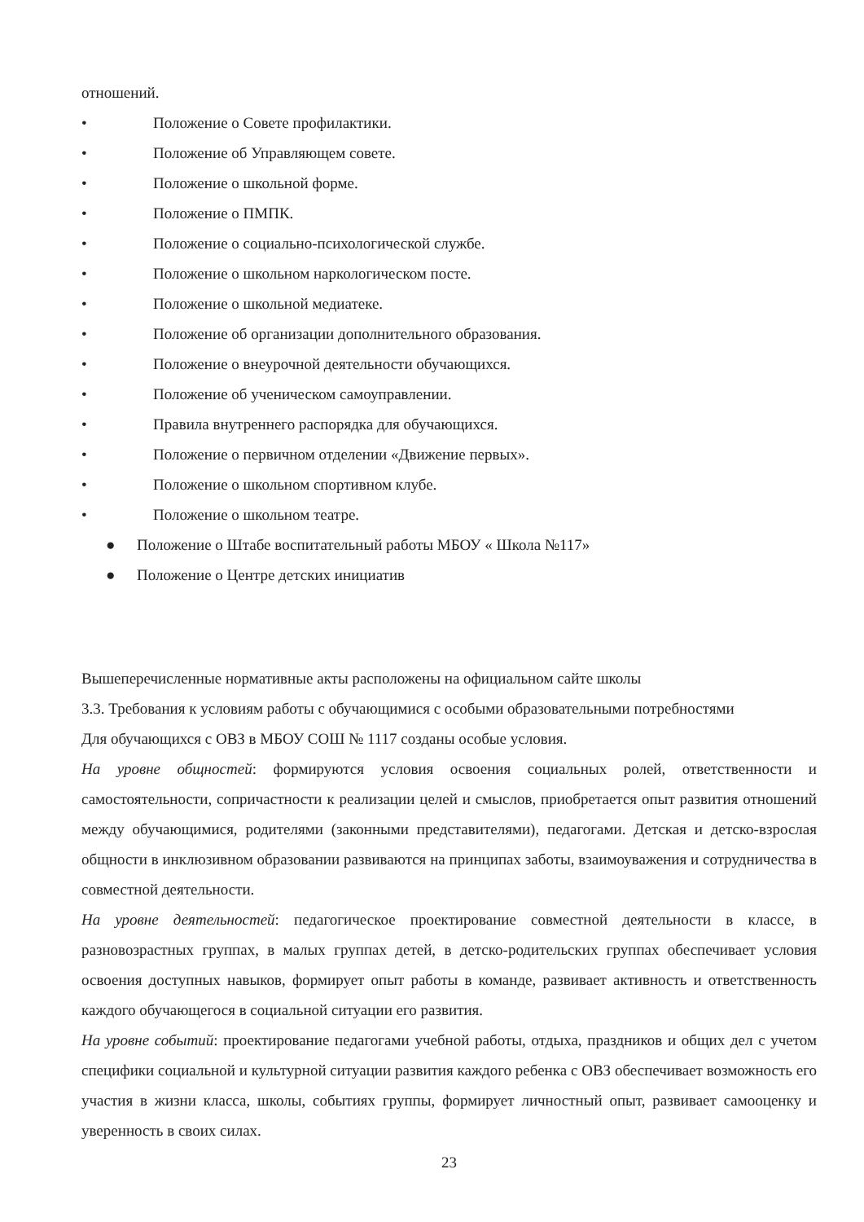отношений.
• Положение о Совете профилактики.
• Положение об Управляющем совете.
• Положение о школьной форме.
• Положение о ПМПК.
• Положение о социально-психологической службе.
• Положение о школьном наркологическом посте.
• Положение о школьной медиатеке.
• Положение об организации дополнительного образования.
• Положение о внеурочной деятельности обучающихся.
• Положение об ученическом самоуправлении.
• Правила внутреннего распорядка для обучающихся.
• Положение о первичном отделении «Движение первых».
• Положение о школьном спортивном клубе.
• Положение о школьном театре.
● Положение о Штабе воспитательный работы МБОУ « Школа №117»
● Положение о Центре детских инициатив
Вышеперечисленные нормативные акты расположены на официальном сайте школы
3.3. Требования к условиям работы с обучающимися с особыми образовательными потребностями
Для обучающихся с ОВЗ в МБОУ СОШ № 1117 созданы особые условия.
На уровне общностей: формируются условия освоения социальных ролей, ответственности и самостоятельности, сопричастности к реализации целей и смыслов, приобретается опыт развития отношений между обучающимися, родителями (законными представителями), педагогами. Детская и детско-взрослая общности в инклюзивном образовании развиваются на принципах заботы, взаимоуважения и сотрудничества в совместной деятельности.
На уровне деятельностей: педагогическое проектирование совместной деятельности в классе, в разновозрастных группах, в малых группах детей, в детско-родительских группах обеспечивает условия освоения доступных навыков, формирует опыт работы в команде, развивает активность и ответственность каждого обучающегося в социальной ситуации его развития.
На уровне событий: проектирование педагогами учебной работы, отдыха, праздников и общих дел с учетом специфики социальной и культурной ситуации развития каждого ребенка с ОВЗ обеспечивает возможность его участия в жизни класса, школы, событиях группы, формирует личностный опыт, развивает самооценку и уверенность в своих силах.
23